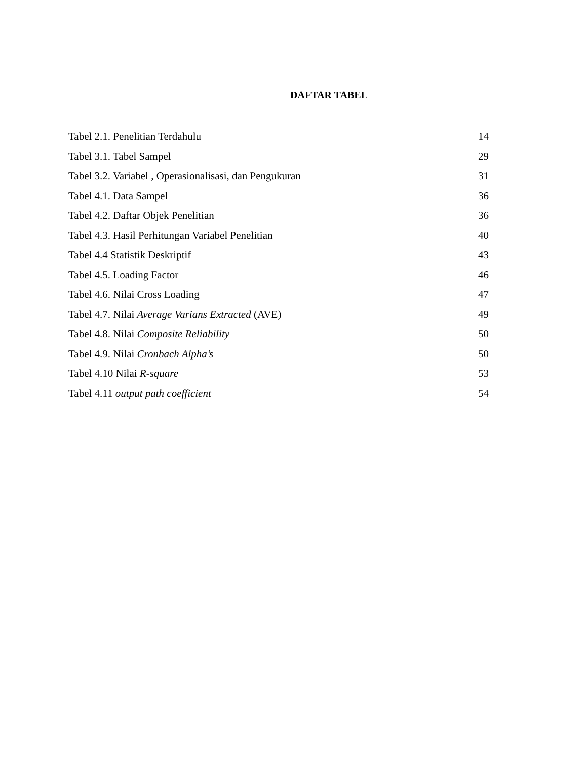DAFTAR TABEL
| Tabel 2.1. Penelitian Terdahulu | 14 |
| Tabel 3.1. Tabel Sampel | 29 |
| Tabel 3.2. Variabel , Operasionalisasi, dan Pengukuran | 31 |
| Tabel 4.1. Data Sampel | 36 |
| Tabel 4.2. Daftar Objek Penelitian | 36 |
| Tabel 4.3. Hasil Perhitungan Variabel Penelitian | 40 |
| Tabel 4.4 Statistik Deskriptif | 43 |
| Tabel 4.5. Loading Factor | 46 |
| Tabel 4.6. Nilai Cross Loading | 47 |
| Tabel 4.7. Nilai Average Varians Extracted (AVE) | 49 |
| Tabel 4.8. Nilai Composite Reliability | 50 |
| Tabel 4.9. Nilai Cronbach Alpha’s | 50 |
| Tabel 4.10 Nilai R-square | 53 |
| Tabel 4.11 output path coefficient | 54 |